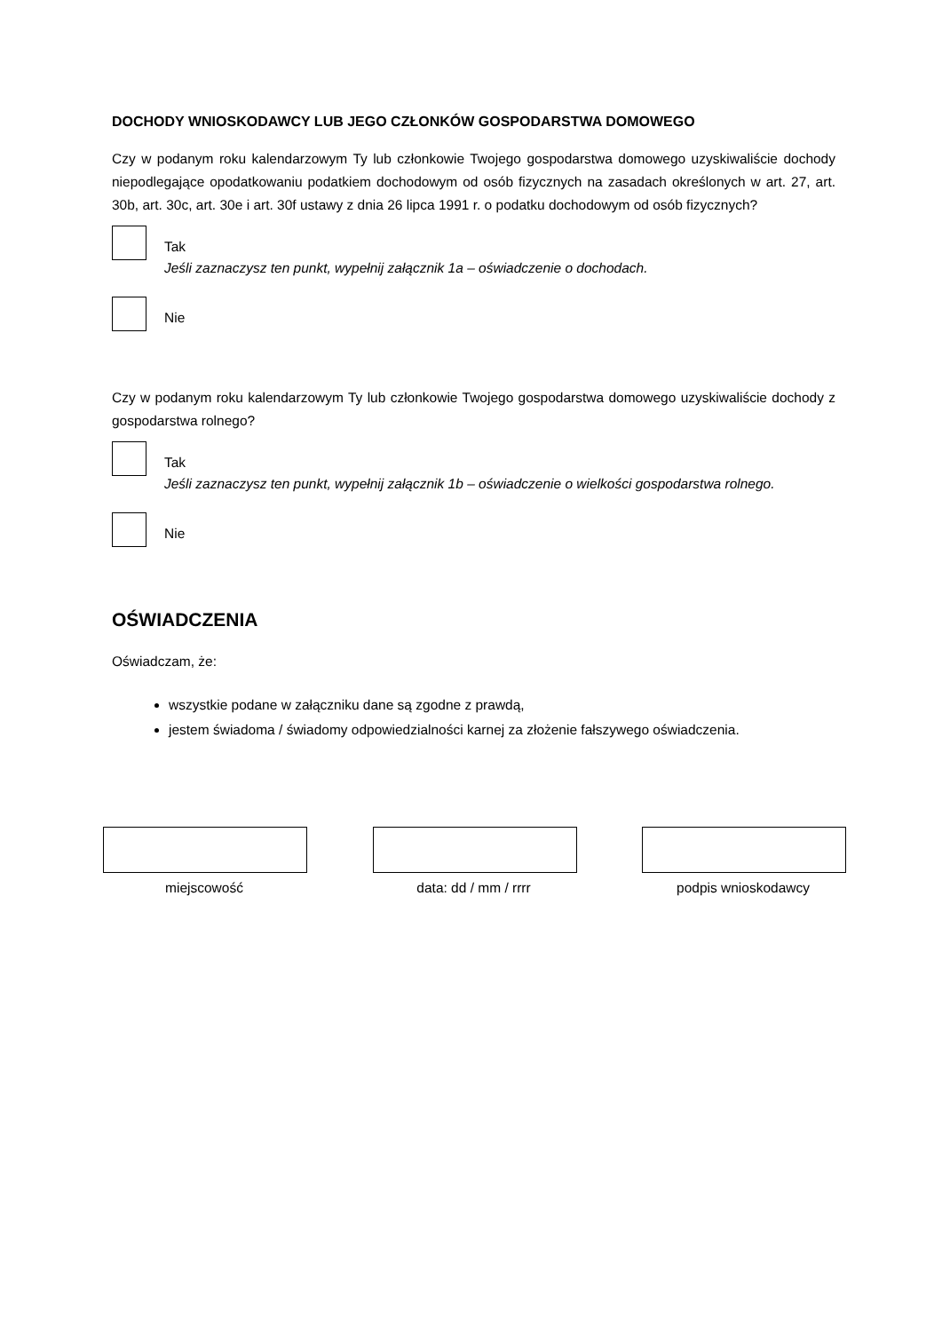DOCHODY WNIOSKODAWCY LUB JEGO CZŁONKÓW GOSPODARSTWA DOMOWEGO
Czy w podanym roku kalendarzowym Ty lub członkowie Twojego gospodarstwa domowego uzyskiwaliście dochody niepodlegające opodatkowaniu podatkiem dochodowym od osób fizycznych na zasadach określonych w art. 27, art. 30b, art. 30c, art. 30e i art. 30f ustawy z dnia 26 lipca 1991 r. o podatku dochodowym od osób fizycznych?
Tak
Jeśli zaznaczysz ten punkt, wypełnij załącznik 1a – oświadczenie o dochodach.
Nie
Czy w podanym roku kalendarzowym Ty lub członkowie Twojego gospodarstwa domowego uzyskiwaliście dochody z gospodarstwa rolnego?
Tak
Jeśli zaznaczysz ten punkt, wypełnij załącznik 1b – oświadczenie o wielkości gospodarstwa rolnego.
Nie
OŚWIADCZENIA
Oświadczam, że:
wszystkie podane w załączniku dane są zgodne z prawdą,
jestem świadoma / świadomy odpowiedzialności karnej za złożenie fałszywego oświadczenia.
miejscowość data: dd / mm / rrrr podpis wnioskodawcy